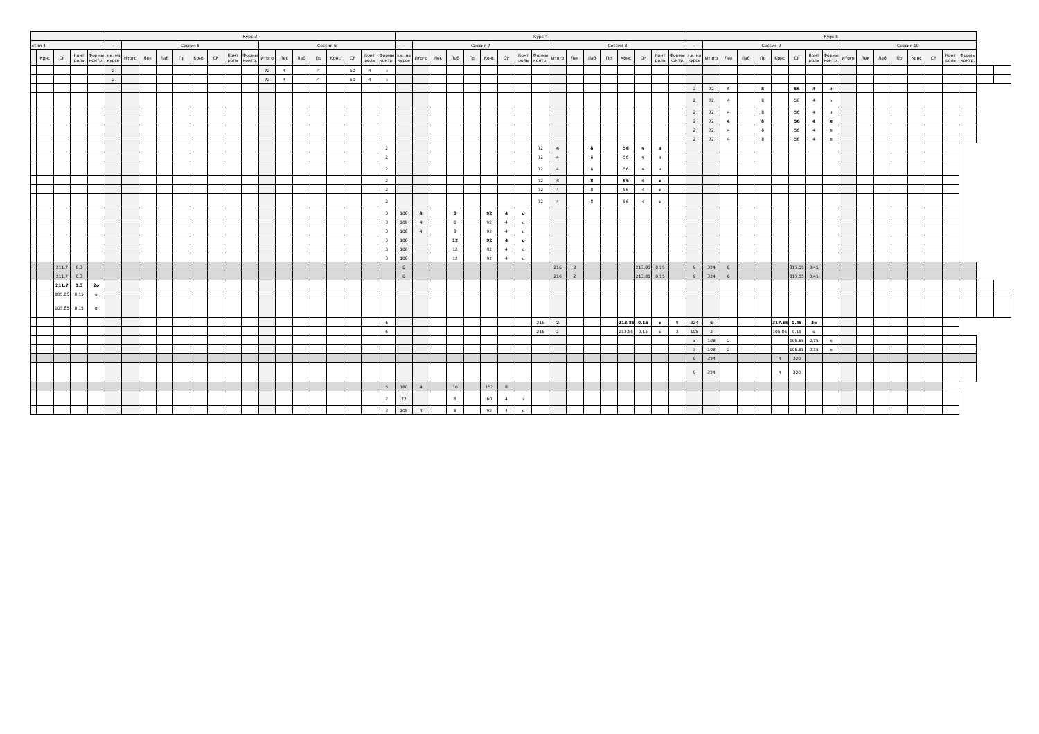| | | | | | Курс 3 | | | | | | | | | | | | | | | | | Курс 4 | | | | | | | | | | | | | | | | | Курс 5 | | | | | | | | | | | | | | | | | | |
| --- | --- | --- | --- | --- | --- | --- | --- | --- | --- | --- | --- | --- | --- | --- | --- | --- | --- | --- | --- | --- | --- | --- | --- | --- | --- | --- | --- | --- | --- | --- | --- | --- | --- | --- | --- | --- | --- | --- | --- | --- | --- | --- | --- | --- | --- | --- | --- | --- | --- | --- | --- | --- | --- | --- | --- | --- | --- |
| ссия 4 | | | | | - | Сессия 5 | | | | | | | | Сессия 6 | | | | | | | | - | Сессия 7 | | | | | | | | Сессия 8 | | | | | | | | - | Сессия 9 | | | | | | | | Сессия 10 | | | | | | | | | |
| | Конс | СР | Конт роль | Формы контр. | з.е. на курсе | Итого | Лек | Лаб | Пр | Конс | СР | Конт роль | Формы контр. | Итого | Лек | Лаб | Пр | Конс | СР | Конт роль | Формы контр. | з.е. на курсе | Итого | Лек | Лаб | Пр | Конс | СР | Конт роль | Формы контр. | Итого | Лек | Лаб | Пр | Конс | СР | Конт роль | Формы контр. | з.е. на курсе | Итого | Лек | Лаб | Пр | Конс | СР | Конт роль | Формы контр. | Итого | Лек | Лаб | Пр | Конс | СР | Конт роль | Формы контр. | | |
| | | | | | 2 | | | | | | | | | 72 | 4 | | 4 | | 60 | 4 | з | | | | | | | | | | | | | | | | | | | | | | | | | | | | | | | | | | | | |
| | | | | | 2 | | | | | | | | | 72 | 4 | | 4 | | 60 | 4 | з | | | | | | | | | | | | | | | | | | | | | | | | | | | | | | | | | | | | |
| | | | | | | | | | | | | | | | | | | | | | | | | | | | | | | | | | | | | | | | 2 | 72 | 4 | | 8 | | 56 | 4 | з | | | | | | | | | | |
| | | | | | | | | | | | | | | | | | | | | | | | | | | | | | | | | | | | | | | | 2 | 72 | 4 | | 8 | | 56 | 4 | з | | | | | | | | | | |
| | | | | | | | | | | | | | | | | | | | | | | | | | | | | | | | | | | | | | | | 2 | 72 | 4 | | 8 | | 56 | 4 | з | | | | | | | | | | |
| | | | | | | | | | | | | | | | | | | | | | | | | | | | | | | | | | | | | | | | 2 | 72 | 4 | | 8 | | 56 | 4 | о | | | | | | | | | | |
| | | | | | | | | | | | | | | | | | | | | | | | | | | | | | | | | | | | | | | | 2 | 72 | 4 | | 8 | | 56 | 4 | о | | | | | | | | | | |
| | | | | | | | | | | | | | | | | | | | | | | | | | | | | | | | | | | | | | | | 2 | 72 | 4 | | 8 | | 56 | 4 | о | | | | | | | | | | |
| | | | | | | | | | | | | | | | | | | | | | 2 | | | | | | | | | 72 | 4 | | 8 | | 56 | 4 | з | | | | | | | | | | | | | | | | | | | | |
| | | | | | | | | | | | | | | | | | | | | | 2 | | | | | | | | | 72 | 4 | | 8 | | 56 | 4 | з | | | | | | | | | | | | | | | | | | | | |
| | | | | | | | | | | | | | | | | | | | | | 2 | | | | | | | | | 72 | 4 | | 8 | | 56 | 4 | з | | | | | | | | | | | | | | | | | | | | |
| | | | | | | | | | | | | | | | | | | | | | 2 | | | | | | | | | 72 | 4 | | 8 | | 56 | 4 | о | | | | | | | | | | | | | | | | | | | | |
| | | | | | | | | | | | | | | | | | | | | | 2 | | | | | | | | | 72 | 4 | | 8 | | 56 | 4 | о | | | | | | | | | | | | | | | | | | | | |
| | | | | | | | | | | | | | | | | | | | | | 2 | | | | | | | | | 72 | 4 | | 8 | | 56 | 4 | о | | | | | | | | | | | | | | | | | | | | |
| | | | | | | | | | | | | | | | | | | | | | 3 | 108 | 4 | | 8 | | 92 | 4 | о | | | | | | | | | | | | | | | | | | | | | | | | | | | | |
| | | | | | | | | | | | | | | | | | | | | | 3 | 108 | 4 | | 8 | | 92 | 4 | о | | | | | | | | | | | | | | | | | | | | | | | | | | | | |
| | | | | | | | | | | | | | | | | | | | | | 3 | 108 | 4 | | 8 | | 92 | 4 | о | | | | | | | | | | | | | | | | | | | | | | | | | | | | |
| | | | | | | | | | | | | | | | | | | | | | 3 | 108 | | | 12 | | 92 | 4 | о | | | | | | | | | | | | | | | | | | | | | | | | | | | | |
| | | | | | | | | | | | | | | | | | | | | | 3 | 108 | | | 12 | | 92 | 4 | о | | | | | | | | | | | | | | | | | | | | | | | | | | | | |
| | | | | | | | | | | | | | | | | | | | | | 3 | 108 | | | 12 | | 92 | 4 | о | | | | | | | | | | | | | | | | | | | | | | | | | | | | |
| | | 211.7 | 0.3 | | | | | | | | | | | | | | | | | | | 6 | | | | | | | | | 216 | 2 | | | | 213.85 | 0.15 | | 9 | 324 | 6 | | | | 317.55 | 0.45 | | | | | | | | | | | |
| | | 211.7 | 0.3 | | | | | | | | | | | | | | | | | | | 6 | | | | | | | | | 216 | 2 | | | | 213.85 | 0.15 | | 9 | 324 | 6 | | | | 317.55 | 0.45 | | | | | | | | | | | |
| | | 211.7 | 0.3 | 2о | | | | | | | | | | | | | | | | | | | | | | | | | | | | | | | | | | | | | | | | | | | | | | | | | | | | | |
| | | 105.85 | 0.15 | о | | | | | | | | | | | | | | | | | | | | | | | | | | | | | | | | | | | | | | | | | | | | | | | | | | | | | |
| | | 105.85 | 0.15 | о | | | | | | | | | | | | | | | | | | | | | | | | | | | | | | | | | | | | | | | | | | | | | | | | | | | | | |
| | | | | | | | | | | | | | | | | | | | | | 6 | | | | | | | | | 216 | 2 | | | | 213.85 | 0.15 | о | 9 | 324 | 6 | | | | 317.55 | 0.45 | 3о | | | | | | | | | | | |
| | | | | | | | | | | | | | | | | | | | | | 6 | | | | | | | | | 216 | 2 | | | | 213.85 | 0.15 | о | 3 | 108 | 2 | | | | 105.85 | 0.15 | о | | | | | | | | | | | |
| | | | | | | | | | | | | | | | | | | | | | | | | | | | | | | | | | | | | | | | 3 | 108 | 2 | | | | 105.85 | 0.15 | о | | | | | | | | | | |
| | | | | | | | | | | | | | | | | | | | | | | | | | | | | | | | | | | | | | | | 3 | 108 | 2 | | | | 105.85 | 0.15 | о | | | | | | | | | | |
| | | | | | | | | | | | | | | | | | | | | | | | | | | | | | | | | | | | | | | | 9 | 324 | | | | 4 | 320 | | | | | | | | | | | | |
| | | | | | | | | | | | | | | | | | | | | | | | | | | | | | | | | | | | | | | | 9 | 324 | | | | 4 | 320 | | | | | | | | | | | | |
| | | | | | | | | | | | | | | | | | | | | | 5 | 180 | 4 | | 16 | | 152 | 8 | | | | | | | | | | | | | | | | | | | | | | | | | | | | | |
| | | | | | | | | | | | | | | | | | | | | | 2 | 72 | | | 8 | | 60 | 4 | з | | | | | | | | | | | | | | | | | | | | | | | | | | | | |
| | | | | | | | | | | | | | | | | | | | | | 3 | 108 | 4 | | 8 | | 92 | 4 | о | | | | | | | | | | | | | | | | | | | | | | | | | | | | |